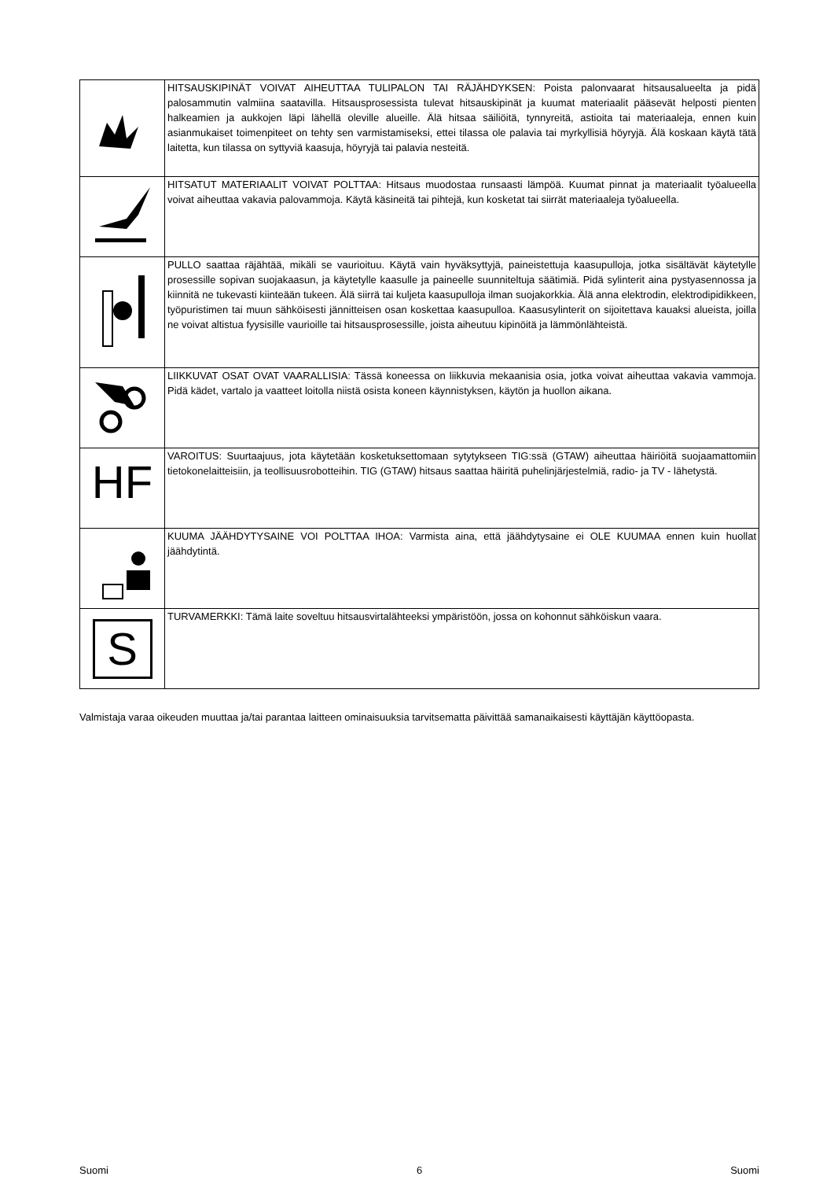| | HITSAUSKIPINÄT VOIVAT AIHEUTTAA TULIPALON TAI RÄJÄHDYKSEN: Poista palonvaarat hitsausalueelta ja pidä palosammutin valmiina saatavilla. Hitsausprosessista tulevat hitsauskipinät ja kuumat materiaalit pääsevät helposti pienten halkeamien ja aukkojen läpi lähellä oleville alueille. Älä hitsaa säiliöitä, tynnyreitä, astioita tai materiaaleja, ennen kuin asianmukaiset toimenpiteet on tehty sen varmistamiseksi, ettei tilassa ole palavia tai myrkyllisiä höyryjä. Älä koskaan käytä tätä laitetta, kun tilassa on syttyviä kaasuja, höyryjä tai palavia nesteitä. |
| | HITSATUT MATERIAALIT VOIVAT POLTTAA: Hitsaus muodostaa runsaasti lämpöä. Kuumat pinnat ja materiaalit työalueella voivat aiheuttaa vakavia palovammoja. Käytä käsineitä tai pihtejä, kun kosketat tai siirrät materiaaleja työalueella. |
| | PULLO saattaa räjähtää, mikäli se vaurioituu. Käytä vain hyväksyttyjä, paineistettuja kaasupulloja, jotka sisältävät käytetylle prosessille sopivan suojakaasun, ja käytetylle kaasulle ja paineelle suunniteltuja säätimiä. Pidä sylinterit aina pystyasennossa ja kiinnitä ne tukevasti kiinteään tukeen. Älä siirrä tai kuljeta kaasupulloja ilman suojakorkkia. Älä anna elektrodin, elektrodipidikkeen, työpuristimen tai muun sähköisesti jännitteisen osan koskettaa kaasupulloa. Kaasusylinterit on sijoitettava kauaksi alueista, joilla ne voivat altistua fyysisille vaurioille tai hitsausprosessille, joista aiheutuu kipinöitä ja lämmönlähteistä. |
| | LIIKKUVAT OSAT OVAT VAARALLISIA: Tässä koneessa on liikkuvia mekaanisia osia, jotka voivat aiheuttaa vakavia vammoja. Pidä kädet, vartalo ja vaatteet loitolla niistä osista koneen käynnistyksen, käytön ja huollon aikana. |
| HF | VAROITUS: Suurtaajuus, jota käytetään kosketuksettomaan sytytykseen TIG:ssä (GTAW) aiheuttaa häiriöitä suojaamattomiin tietokonelaitteisiin, ja teollisuusrobotteihin. TIG (GTAW) hitsaus saattaa häiritä puhelinjärjestelmiä, radio- ja TV - lähetystä. |
| | KUUMA JÄÄHDYTYSAINE VOI POLTTAA IHOA: Varmista aina, että jäähdytysaine ei OLE KUUMAA ennen kuin huollat jäähdytintä. |
| S | TURVAMERKKI: Tämä laite soveltuu hitsausvirtalähteeksi ympäristöön, jossa on kohonnut sähköiskun vaara. |
Valmistaja varaa oikeuden muuttaa ja/tai parantaa laitteen ominaisuuksia tarvitsematta päivittää samanaikaisesti käyttäjän käyttöopasta.
Suomi 6 Suomi